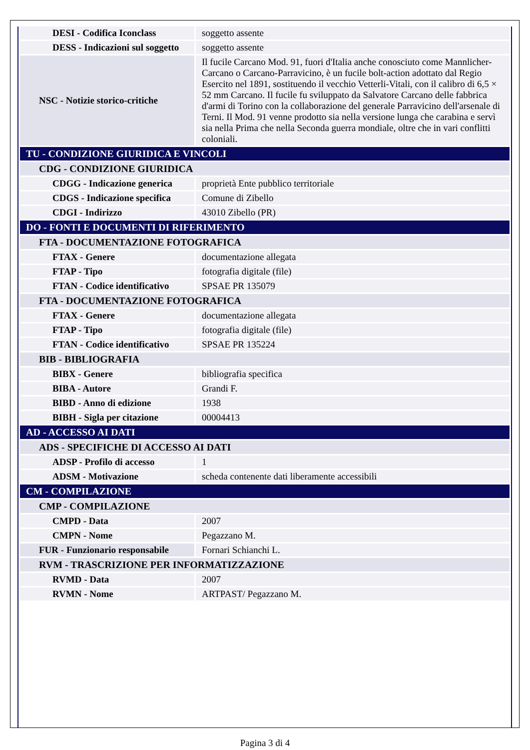| DESI - Codifica Iconclass | soggetto assente |
| DESS - Indicazioni sul soggetto | soggetto assente |
| NSC - Notizie storico-critiche | Il fucile Carcano Mod. 91, fuori d'Italia anche conosciuto come Mannlicher-Carcano o Carcano-Parravicino, è un fucile bolt-action adottato dal Regio Esercito nel 1891, sostituendo il vecchio Vetterli-Vitali, con il calibro di 6,5 × 52 mm Carcano. Il fucile fu sviluppato da Salvatore Carcano delle fabbrica d'armi di Torino con la collaborazione del generale Parravicino dell'arsenale di Terni. Il Mod. 91 venne prodotto sia nella versione lunga che carabina e servì sia nella Prima che nella Seconda guerra mondiale, oltre che in vari conflitti coloniali. |
| TU - CONDIZIONE GIURIDICA E VINCOLI | |
| CDG - CONDIZIONE GIURIDICA | |
| CDGG - Indicazione generica | proprietà Ente pubblico territoriale |
| CDGS - Indicazione specifica | Comune di Zibello |
| CDGI - Indirizzo | 43010 Zibello (PR) |
| DO - FONTI E DOCUMENTI DI RIFERIMENTO | |
| FTA - DOCUMENTAZIONE FOTOGRAFICA | |
| FTAX - Genere | documentazione allegata |
| FTAP - Tipo | fotografia digitale (file) |
| FTAN - Codice identificativo | SPSAE PR 135079 |
| FTA - DOCUMENTAZIONE FOTOGRAFICA | |
| FTAX - Genere | documentazione allegata |
| FTAP - Tipo | fotografia digitale (file) |
| FTAN - Codice identificativo | SPSAE PR 135224 |
| BIB - BIBLIOGRAFIA | |
| BIBX - Genere | bibliografia specifica |
| BIBA - Autore | Grandi F. |
| BIBD - Anno di edizione | 1938 |
| BIBH - Sigla per citazione | 00004413 |
| AD - ACCESSO AI DATI | |
| ADS - SPECIFICHE DI ACCESSO AI DATI | |
| ADSP - Profilo di accesso | 1 |
| ADSM - Motivazione | scheda contenente dati liberamente accessibili |
| CM - COMPILAZIONE | |
| CMP - COMPILAZIONE | |
| CMPD - Data | 2007 |
| CMPN - Nome | Pegazzano M. |
| FUR - Funzionario responsabile | Fornari Schianchi L. |
| RVM - TRASCRIZIONE PER INFORMATIZZAZIONE | |
| RVMD - Data | 2007 |
| RVMN - Nome | ARTPAST/ Pegazzano M. |
Pagina 3 di 4